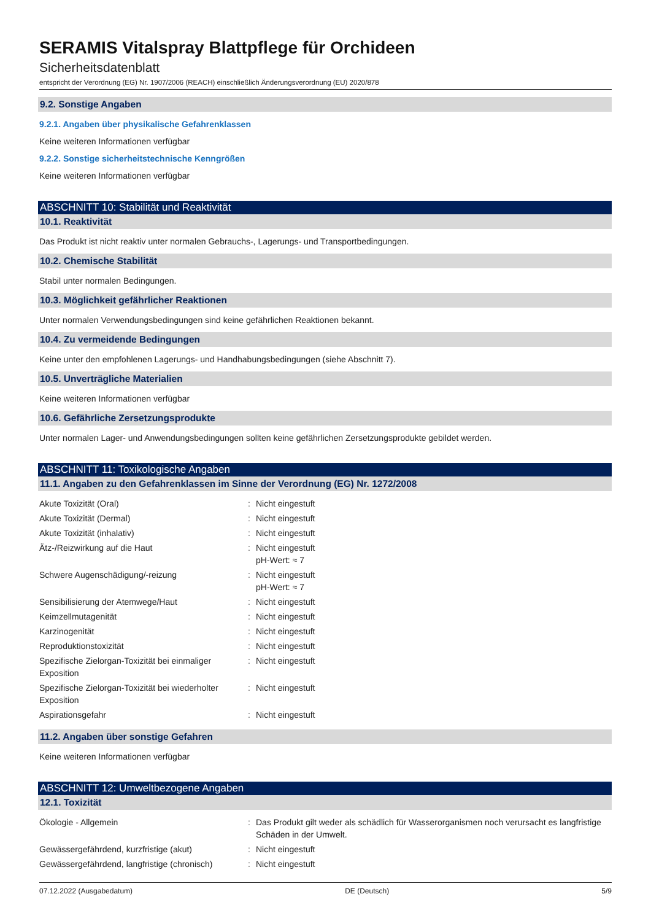SERAMIS Vitalspray Blattpflege für Orchideen
Sicherheitsdatenblatt
entspricht der Verordnung (EG) Nr. 1907/2006 (REACH) einschließlich Änderungsverordnung (EU) 2020/878
9.2. Sonstige Angaben
9.2.1. Angaben über physikalische Gefahrenklassen
Keine weiteren Informationen verfügbar
9.2.2. Sonstige sicherheitstechnische Kenngrößen
Keine weiteren Informationen verfügbar
ABSCHNITT 10: Stabilität und Reaktivität
10.1. Reaktivität
Das Produkt ist nicht reaktiv unter normalen Gebrauchs-, Lagerungs- und Transportbedingungen.
10.2. Chemische Stabilität
Stabil unter normalen Bedingungen.
10.3. Möglichkeit gefährlicher Reaktionen
Unter normalen Verwendungsbedingungen sind keine gefährlichen Reaktionen bekannt.
10.4. Zu vermeidende Bedingungen
Keine unter den empfohlenen Lagerungs- und Handhabungsbedingungen (siehe Abschnitt 7).
10.5. Unverträgliche Materialien
Keine weiteren Informationen verfügbar
10.6. Gefährliche Zersetzungsprodukte
Unter normalen Lager- und Anwendungsbedingungen sollten keine gefährlichen Zersetzungsprodukte gebildet werden.
ABSCHNITT 11: Toxikologische Angaben
11.1. Angaben zu den Gefahrenklassen im Sinne der Verordnung (EG) Nr. 1272/2008
| Akute Toxizität (Oral) | : | Nicht eingestuft |
| Akute Toxizität (Dermal) | : | Nicht eingestuft |
| Akute Toxizität (inhalativ) | : | Nicht eingestuft |
| Ätz-/Reizwirkung auf die Haut | : | Nicht eingestuft pH-Wert: ≈ 7 |
| Schwere Augenschädigung/-reizung | : | Nicht eingestuft pH-Wert: ≈ 7 |
| Sensibilisierung der Atemwege/Haut | : | Nicht eingestuft |
| Keimzellmutagenität | : | Nicht eingestuft |
| Karzinogenität | : | Nicht eingestuft |
| Reproduktionstoxizität | : | Nicht eingestuft |
| Spezifische Zielorgan-Toxizität bei einmaliger Exposition | : | Nicht eingestuft |
| Spezifische Zielorgan-Toxizität bei wiederholter Exposition | : | Nicht eingestuft |
| Aspirationsgefahr | : | Nicht eingestuft |
11.2. Angaben über sonstige Gefahren
Keine weiteren Informationen verfügbar
ABSCHNITT 12: Umweltbezogene Angaben
12.1. Toxizität
| Ökologie - Allgemein | : | Das Produkt gilt weder als schädlich für Wasserorganismen noch verursacht es langfristige Schäden in der Umwelt. |
| Gewässergefährdend, kurzfristige (akut) | : | Nicht eingestuft |
| Gewässergefährdend, langfristige (chronisch) | : | Nicht eingestuft |
07.12.2022 (Ausgabedatum) DE (Deutsch) 5/9